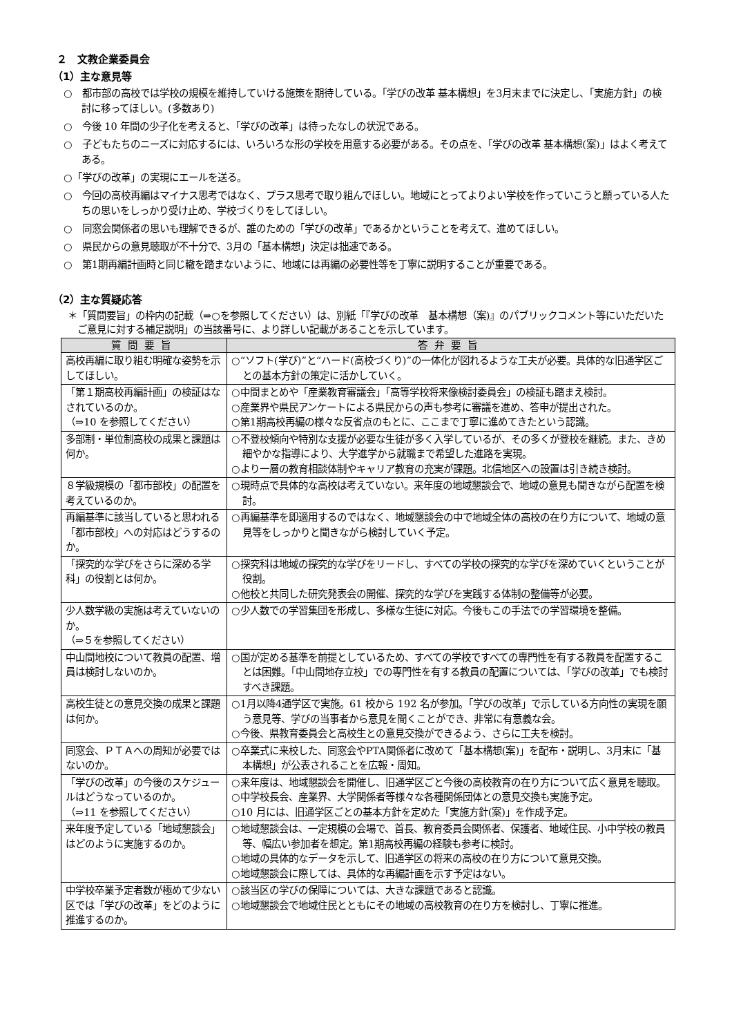２　文教企業委員会
（1）主な意見等
○　都市部の高校では学校の規模を維持していける施策を期待している。「学びの改革 基本構想」を3月末までに決定し、「実施方針」の検討に移ってほしい。(多数あり)
○　今後 10 年間の少子化を考えると、「学びの改革」は待ったなしの状況である。
○　子どもたちのニーズに対応するには、いろいろな形の学校を用意する必要がある。その点を、「学びの改革 基本構想(案)」はよく考えてある。
○「学びの改革」の実現にエールを送る。
○　今回の高校再編はマイナス思考ではなく、プラス思考で取り組んでほしい。地域にとってよりよい学校を作っていこうと願っている人たちの思いをしっかり受け止め、学校づくりをしてほしい。
○　同窓会関係者の思いも理解できるが、誰のための「学びの改革」であるかということを考えて、進めてほしい。
○　県民からの意見聴取が不十分で、3月の「基本構想」決定は拙速である。
○　第1期再編計画時と同じ轍を踏まないように、地域には再編の必要性等を丁寧に説明することが重要である。
（2）主な質疑応答
＊「質問要旨」の枠内の記載（⇒○を参照してください）は、別紙「『学びの改革　基本構想（案)』のパブリックコメント等にいただいたご意見に対する補足説明」の当該番号に、より詳しい記載があることを示しています。
| 質問要旨 | 答弁要旨 |
| --- | --- |
| 高校再編に取り組む明確な姿勢を示してほしい。 | ○“ソフト(学び)”と“ハード(高校づくり)”の一体化が図れるような工夫が必要。具体的な旧通学区ごとの基本方針の策定に活かしていく。 |
| 「第１期高校再編計画」の検証はなされているのか。 （⇒10 を参照してください） | ○中間まとめや「産業教育審議会」「高等学校将来像検討委員会」の検証も踏まえ検討。 ○産業界や県民アンケートによる県民からの声も参考に審議を進め、答申が提出された。 ○第1期高校再編の様々な反省点のもとに、ここまで丁寧に進めてきたという認識。 |
| 多部制・単位制高校の成果と課題は何か。 | ○不登校傾向や特別な支援が必要な生徒が多く入学しているが、その多くが登校を継続。また、きめ細やかな指導により、大学進学から就職まで希望した進路を実現。 ○より一層の教育相談体制やキャリア教育の充実が課題。北信地区への設置は引き続き検討。 |
| ８学級規模の「都市部校」の配置を考えているのか。 | ○現時点で具体的な高校は考えていない。来年度の地域懇談会で、地域の意見も聞きながら配置を検討。 |
| 再編基準に該当していると思われる「都市部校」への対応はどうするのか。 | ○再編基準を即適用するのではなく、地域懇談会の中で地域全体の高校の在り方について、地域の意見等をしっかりと聞きながら検討していく予定。 |
| 「探究的な学びをさらに深める学科」の役割とは何か。 | ○探究科は地域の探究的な学びをリードし、すべての学校の探究的な学びを深めていくということが役割。 ○他校と共同した研究発表会の開催、探究的な学びを実践する体制の整備等が必要。 |
| 少人数学級の実施は考えていないのか。 （⇒５を参照してください） | ○少人数での学習集団を形成し、多様な生徒に対応。今後もこの手法での学習環境を整備。 |
| 中山間地校について教員の配置、増員は検討しないのか。 | ○国が定める基準を前提としているため、すべての学校ですべての専門性を有する教員を配置することは困難。「中山間地存立校」での専門性を有する教員の配置については、「学びの改革」でも検討すべき課題。 |
| 高校生徒との意見交換の成果と課題は何か。 | ○1月以降4通学区で実施。61 校から 192 名が参加。「学びの改革」で示している方向性の実現を願う意見等、学びの当事者から意見を聞くことができ、非常に有意義な会。 ○今後、県教育委員会と高校生との意見交換ができるよう、さらに工夫を検討。 |
| 同窓会、ＰＴＡへの周知が必要ではないのか。 | ○卒業式に来校した、同窓会やPTA関係者に改めて「基本構想(案)」を配布・説明し、3月末に「基本構想」が公表されることを広報・周知。 |
| 「学びの改革」の今後のスケジュールはどうなっているのか。 （⇒11 を参照してください） | ○来年度は、地域懇談会を開催し、旧通学区ごと今後の高校教育の在り方について広く意見を聴取。 ○中学校長会、産業界、大学関係者等様々な各種関係団体との意見交換も実施予定。 ○10 月には、旧通学区ごとの基本方針を定めた「実施方針(案)」を作成予定。 |
| 来年度予定している「地域懇談会」はどのように実施するのか。 | ○地域懇談会は、一定規模の会場で、首長、教育委員会関係者、保護者、地域住民、小中学校の教員等、幅広い参加者を想定。第1期高校再編の経験も参考に検討。 ○地域の具体的なデータを示して、旧通学区の将来の高校の在り方について意見交換。 ○地域懇談会に際しては、具体的な再編計画を示す予定はない。 |
| 中学校卒業予定者数が極めて少ない区では「学びの改革」をどのように推進するのか。 | ○該当区の学びの保障については、大きな課題であると認識。 ○地域懇談会で地域住民とともにその地域の高校教育の在り方を検討し、丁寧に推進。 |